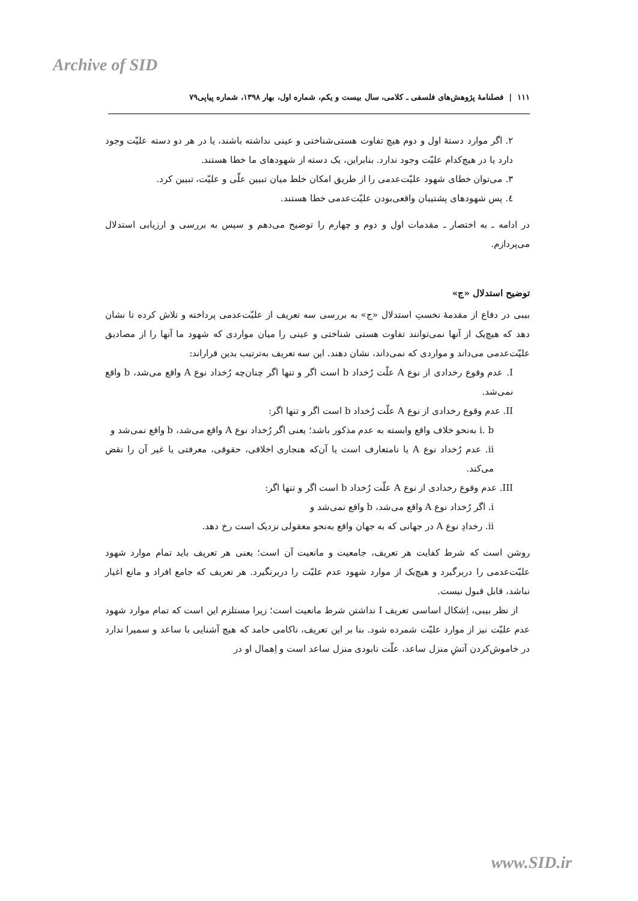Archive of SID
١١١ | فصلنامهٔ پژوهش‌های فلسفی ـ کلامی، سال بیست و یکم، شماره اول، بهار ۱۳۹۸، شماره پیاپی۷۹
۲. اگر موارد دستهٔ اول و دوم هیچ تفاوت هستی‌شناختی و عینی نداشته باشند، یا در هر دو دسته علیّت وجود دارد یا در هیچ‌کدام علیّت وجود ندارد. بنابراین، یک دسته از شهودهای ما خطا هستند.
۳. می‌توان خطای شهود علیّت‌عدمی را از طریق امکان خلط میان تبیین علّی و علیّت، تبیین کرد.
٤. پس شهودهای پشتیبان واقعی‌بودن علیّت‌عدمی خطا هستند.
در ادامه ـ به اختصار ـ مقدمات اول و دوم و چهارم را توضیح می‌دهم و سپس به بررسی و ارزیابی استدلال می‌پردازم.
توضیح استدلال «ج»
بیبی در دفاع از مقدمهٔ نخستِ استدلال «ج» به بررسی سه تعریف از علیّت‌عدمی پرداخته و تلاش کرده تا نشان دهد که هیچ‌یک از آنها نمی‌توانند تفاوت هستی شناختی و عینی را میان مواردی که شهود ما آنها را از مصادیق علیّت‌عدمی می‌داند و مواردی که نمی‌داند، نشان دهند. این سه تعریف به‌ترتیب بدین قراراند:
I. عدم وقوع رخدادی از نوع A علّت رُخداد b است اگر و تنها اگر چنان‌چه رُخداد نوع A واقع می‌شد، b واقع نمی‌شد.
II. عدم وقوع رخدادی از نوع A علّت رُخداد b است اگر و تنها اگر:
i. b به‌نحو خلاف واقع وابسته به عدم مذکور باشد؛ یعنی اگر رُخداد نوع A واقع می‌شد، b واقع نمی‌شد و
ii. عدم رُخداد نوع A یا نامتعارف است یا آن‌که هنجاری اخلاقی، حقوقی، معرفتی یا غیر آن را نقض می‌کند.
III. عدم وقوع رخدادی از نوع A علّت رُخداد b است اگر و تنها اگر:
i. اگر رُخداد نوع A واقع می‌شد، b واقع نمی‌شد و
ii. رخدادِ نوع A در جهانی که به جهان واقع به‌نحو معقولی نزدیک است رخ دهد.
روشن است که شرط کفایت هر تعریف، جامعیت و مانعیت آن است؛ یعنی هر تعریف باید تمام موارد شهود علیّت‌عدمی را دربرگیرد و هیچ‌یک از موارد شهود عدم علیّت را دربرنگیرد. هر تعریف که جامع افراد و مانع اغیار نباشد، قابل قبول نیست.
از نظر بیبی، اِشکال اساسی تعریف I نداشتن شرط مانعیت است؛ زیرا مستلزم این است که تمام موارد شهود عدم علیّت نیز از موارد علیّت شمرده شود. بنا بر این تعریف، ناکامی حامد که هیچ آشنایی با ساعد و سمیرا ندارد در خاموش‌کردن آتشِ منزل ساعد، علّت نابودی منزل ساعد است و اِهمال او در
www.SID.ir